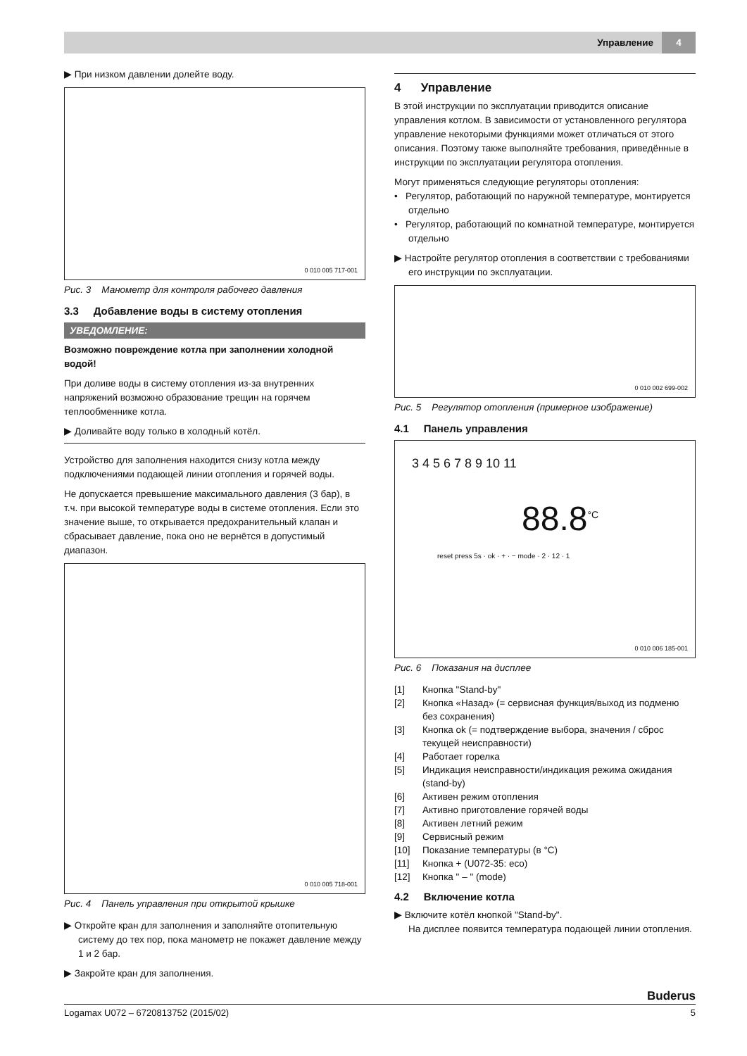Управление 4
▶ При низком давлении долейте воду.
0 010 005 717-001
Рис. 3 Манометр для контроля рабочего давления
3.3 Добавление воды в систему отопления
УВЕДОМЛЕНИЕ:
Возможно повреждение котла при заполнении холодной водой!
При доливе воды в систему отопления из-за внутренних напряжений возможно образование трещин на горячем теплообменнике котла.
▶ Доливайте воду только в холодный котёл.
Устройство для заполнения находится снизу котла между подключениями подающей линии отопления и горячей воды.
Не допускается превышение максимального давления (3 бар), в т.ч. при высокой температуре воды в системе отопления. Если это значение выше, то открывается предохранительный клапан и сбрасывает давление, пока оно не вернётся в допустимый диапазон.
0 010 005 718-001
Рис. 4 Панель управления при открытой крышке
▶ Откройте кран для заполнения и заполняйте отопительную систему до тех пор, пока манометр не покажет давление между 1 и 2 бар.
▶ Закройте кран для заполнения.
4 Управление
В этой инструкции по эксплуатации приводится описание управления котлом. В зависимости от установленного регулятора управление некоторыми функциями может отличаться от этого описания. Поэтому также выполняйте требования, приведённые в инструкции по эксплуатации регулятора отопления.
Могут применяться следующие регуляторы отопления:
• Регулятор, работающий по наружной температуре, монтируется отдельно
• Регулятор, работающий по комнатной температуре, монтируется отдельно
▶ Настройте регулятор отопления в соответствии с требованиями его инструкции по эксплуатации.
0 010 002 699-002
Рис. 5 Регулятор отопления (примерное изображение)
4.1 Панель управления
3 4 5 6 7 8 9 10 11
88.8<sup>°C</sup>
reset press 5s · ok · + · − mode · 2 · 12 · 1
0 010 006 185-001
Рис. 6 Показания на дисплее
[1] Кнопка "Stand-by"
[2] Кнопка «Назад» (= сервисная функция/выход из подменю без сохранения)
[3] Кнопка ok (= подтверждение выбора, значения / сброс текущей неисправности)
[4] Работает горелка
[5] Индикация неисправности/индикация режима ожидания (stand-by)
[6] Активен режим отопления
[7] Активно приготовление горячей воды
[8] Активен летний режим
[9] Сервисный режим
[10] Показание температуры (в °C)
[11] Кнопка + (U072-35: eco)
[12] Кнопка " – " (mode)
4.2 Включение котла
▶ Включите котёл кнопкой "Stand-by".
На дисплее появится температура подающей линии отопления.
Buderus
Logamax U072 – 6720813752 (2015/02) 5